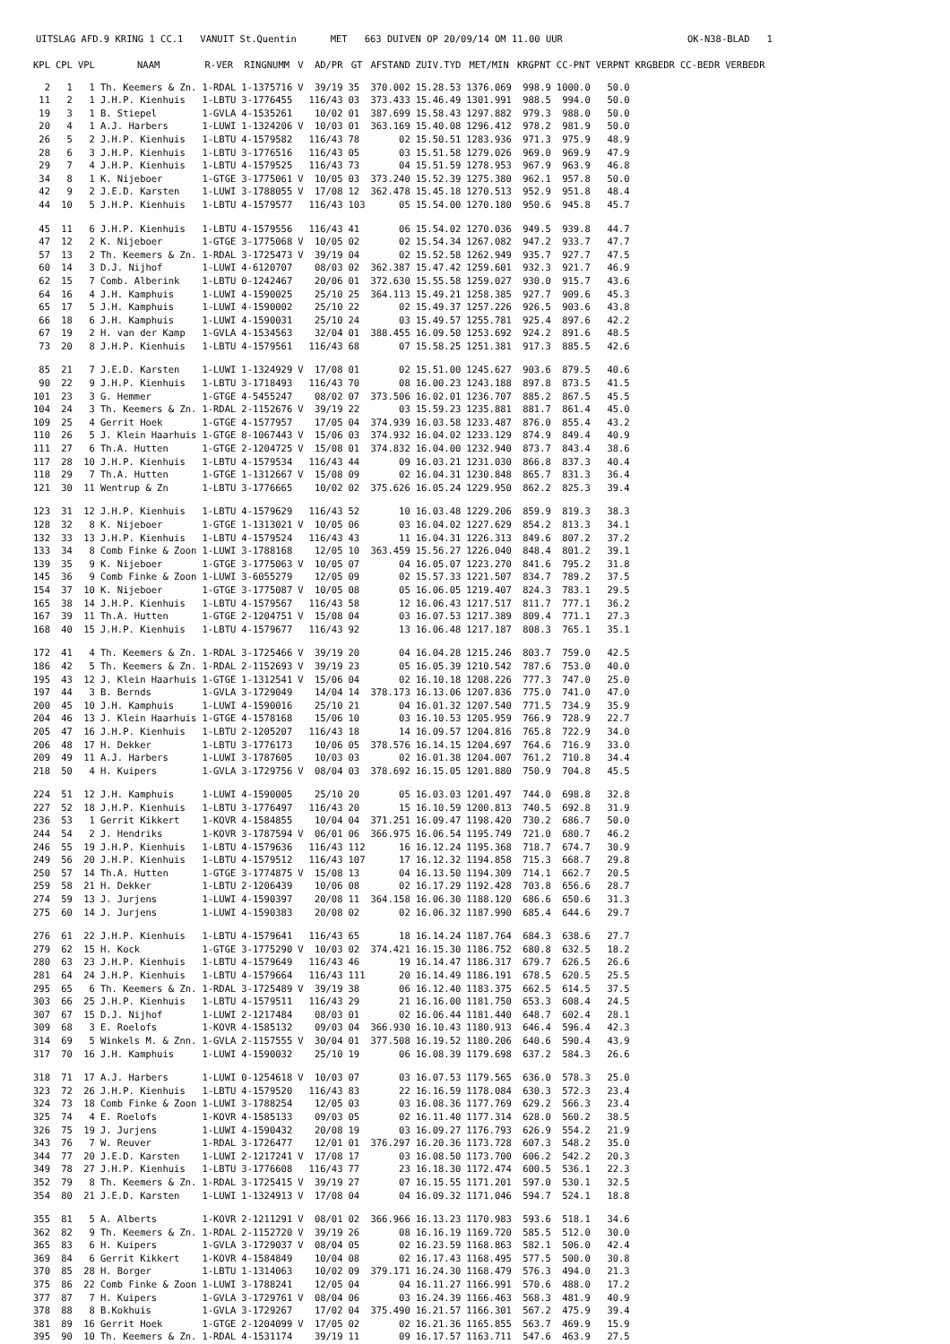UITSLAG AFD.9 KRING 1 CC.1 VANUIT St.Quentin MET 663 DUIVEN OP 20/09/14 OM 11.00 UUR OK-N38-BLAD 1
| KPL | CPL | VPL | NAAM | R-VER | RINGNUMM | V | AD/PR | GT | AFSTAND | ZUIV.TYD | MET/MIN | KRGPNT | CC-PNT | VERPNT | KRGBEDR | CC-BEDR | VERBEDR |
| --- | --- | --- | --- | --- | --- | --- | --- | --- | --- | --- | --- | --- | --- | --- | --- | --- | --- |
| 2 | 1 | 1 | Th. Keemers & Zn. | 1-RDAL | 1-1375716 | V | 39/19 | 35 | 370.002 | 15.28.53 | 1376.069 | 998.9 | 1000.0 | 50.0 | | | |
| 11 | 2 | 1 | J.H.P. Kienhuis | 1-LBTU | 3-1776455 | | 116/43 | 03 | 373.433 | 15.46.49 | 1301.991 | 988.5 | 994.0 | 50.0 | | | |
| 19 | 3 | 1 | B. Stiepel | 1-GVLA | 4-1535261 | | 10/02 | 01 | 387.699 | 15.58.43 | 1297.882 | 979.3 | 988.0 | 50.0 | | | |
| 20 | 4 | 1 | A.J. Harbers | 1-LUWI | 1-1324206 | V | 10/03 | 01 | 363.169 | 15.40.08 | 1296.412 | 978.2 | 981.9 | 50.0 | | | |
| 26 | 5 | 2 | J.H.P. Kienhuis | 1-LBTU | 4-1579582 | | 116/43 | 78 | 02 | 15.50.51 | 1283.936 | 971.3 | 975.9 | 48.9 | | | |
| 28 | 6 | 3 | J.H.P. Kienhuis | 1-LBTU | 3-1776516 | | 116/43 | 05 | 03 | 15.51.58 | 1279.026 | 969.0 | 969.9 | 47.9 | | | |
| 29 | 7 | 4 | J.H.P. Kienhuis | 1-LBTU | 4-1579525 | | 116/43 | 73 | 04 | 15.51.59 | 1278.953 | 967.9 | 963.9 | 46.8 | | | |
| 34 | 8 | 1 | K. Nijeboer | 1-GTGE | 3-1775061 | V | 10/05 | 03 | 373.240 | 15.52.39 | 1275.380 | 962.1 | 957.8 | 50.0 | | | |
| 42 | 9 | 2 | J.E.D. Karsten | 1-LUWI | 3-1788055 | V | 17/08 | 12 | 362.478 | 15.45.18 | 1270.513 | 952.9 | 951.8 | 48.4 | | | |
| 44 | 10 | 5 | J.H.P. Kienhuis | 1-LBTU | 4-1579577 | | 116/43 | 103 | 05 | 15.54.00 | 1270.180 | 950.6 | 945.8 | 45.7 | | | |
| 45 | 11 | 6 | J.H.P. Kienhuis | 1-LBTU | 4-1579556 | | 116/43 | 41 | 06 | 15.54.02 | 1270.036 | 949.5 | 939.8 | 44.7 | | | |
| 47 | 12 | 2 | K. Nijeboer | 1-GTGE | 3-1775068 | V | 10/05 | 02 | 02 | 15.54.34 | 1267.082 | 947.2 | 933.7 | 47.7 | | | |
| 57 | 13 | 2 | Th. Keemers & Zn. | 1-RDAL | 3-1725473 | V | 39/19 | 04 | 02 | 15.52.58 | 1262.949 | 935.7 | 927.7 | 47.5 | | | |
| 60 | 14 | 3 | D.J. Nijhof | 1-LUWI | 4-6120707 | | 08/03 | 02 | 362.387 | 15.47.42 | 1259.601 | 932.3 | 921.7 | 46.9 | | | |
| 62 | 15 | 7 | Comb. Alberink | 1-LBTU | 0-1242467 | | 20/06 | 01 | 372.630 | 15.55.58 | 1259.027 | 930.0 | 915.7 | 43.6 | | | |
| 64 | 16 | 4 | J.H. Kamphuis | 1-LUWI | 4-1590025 | | 25/10 | 25 | 364.113 | 15.49.21 | 1258.385 | 927.7 | 909.6 | 45.3 | | | |
| 65 | 17 | 5 | J.H. Kamphuis | 1-LUWI | 4-1590002 | | 25/10 | 22 | 02 | 15.49.37 | 1257.226 | 926.5 | 903.6 | 43.8 | | | |
| 66 | 18 | 6 | J.H. Kamphuis | 1-LUWI | 4-1590031 | | 25/10 | 24 | 03 | 15.49.57 | 1255.781 | 925.4 | 897.6 | 42.2 | | | |
| 67 | 19 | 2 | H. van der Kamp | 1-GVLA | 4-1534563 | | 32/04 | 01 | 388.455 | 16.09.50 | 1253.692 | 924.2 | 891.6 | 48.5 | | | |
| 73 | 20 | 8 | J.H.P. Kienhuis | 1-LBTU | 4-1579561 | | 116/43 | 68 | 07 | 15.58.25 | 1251.381 | 917.3 | 885.5 | 42.6 | | | |
| 85 | 21 | 7 | J.E.D. Karsten | 1-LUWI | 1-1324929 | V | 17/08 | 01 | 02 | 15.51.00 | 1245.627 | 903.6 | 879.5 | 40.6 | | | |
| 90 | 22 | 9 | J.H.P. Kienhuis | 1-LBTU | 3-1718493 | | 116/43 | 70 | 08 | 16.00.23 | 1243.188 | 897.8 | 873.5 | 41.5 | | | |
| 101 | 23 | 3 | G. Hemmer | 1-GTGE | 4-5455247 | | 08/02 | 07 | 373.506 | 16.02.01 | 1236.707 | 885.2 | 867.5 | 45.5 | | | |
| 104 | 24 | 3 | Th. Keemers & Zn. | 1-RDAL | 2-1152676 | V | 39/19 | 22 | 03 | 15.59.23 | 1235.881 | 881.7 | 861.4 | 45.0 | | | |
| 109 | 25 | 4 | Gerrit Hoek | 1-GTGE | 4-1577957 | | 17/05 | 04 | 374.939 | 16.03.58 | 1233.487 | 876.0 | 855.4 | 43.2 | | | |
| 110 | 26 | 5 | J. Klein Haarhuis | 1-GTGE | 8-1067443 | V | 15/06 | 03 | 374.932 | 16.04.02 | 1233.129 | 874.9 | 849.4 | 40.9 | | | |
| 111 | 27 | 6 | Th.A. Hutten | 1-GTGE | 2-1204725 | V | 15/08 | 01 | 374.832 | 16.04.00 | 1232.940 | 873.7 | 843.4 | 38.6 | | | |
| 117 | 28 | 10 | J.H.P. Kienhuis | 1-LBTU | 4-1579534 | | 116/43 | 44 | 09 | 16.03.21 | 1231.030 | 866.8 | 837.3 | 40.4 | | | |
| 118 | 29 | 7 | Th.A. Hutten | 1-GTGE | 1-1312667 | V | 15/08 | 09 | 02 | 16.04.31 | 1230.848 | 865.7 | 831.3 | 36.4 | | | |
| 121 | 30 | 11 | Wentrup & Zn | 1-LBTU | 3-1776665 | | 10/02 | 02 | 375.626 | 16.05.24 | 1229.950 | 862.2 | 825.3 | 39.4 | | | |
| 123 | 31 | 12 | J.H.P. Kienhuis | 1-LBTU | 4-1579629 | | 116/43 | 52 | 10 | 16.03.48 | 1229.206 | 859.9 | 819.3 | 38.3 | | | |
| 128 | 32 | 8 | K. Nijeboer | 1-GTGE | 1-1313021 | V | 10/05 | 06 | 03 | 16.04.02 | 1227.629 | 854.2 | 813.3 | 34.1 | | | |
| 132 | 33 | 13 | J.H.P. Kienhuis | 1-LBTU | 4-1579524 | | 116/43 | 43 | 11 | 16.04.31 | 1226.313 | 849.6 | 807.2 | 37.2 | | | |
| 133 | 34 | 8 | Comb Finke & Zoon | 1-LUWI | 3-1788168 | | 12/05 | 10 | 363.459 | 15.56.27 | 1226.040 | 848.4 | 801.2 | 39.1 | | | |
| 139 | 35 | 9 | K. Nijeboer | 1-GTGE | 3-1775063 | V | 10/05 | 07 | 04 | 16.05.07 | 1223.270 | 841.6 | 795.2 | 31.8 | | | |
| 145 | 36 | 9 | Comb Finke & Zoon | 1-LUWI | 3-6055279 | | 12/05 | 09 | 02 | 15.57.33 | 1221.507 | 834.7 | 789.2 | 37.5 | | | |
| 154 | 37 | 10 | K. Nijeboer | 1-GTGE | 3-1775087 | V | 10/05 | 08 | 05 | 16.06.05 | 1219.407 | 824.3 | 783.1 | 29.5 | | | |
| 165 | 38 | 14 | J.H.P. Kienhuis | 1-LBTU | 4-1579567 | | 116/43 | 58 | 12 | 16.06.43 | 1217.517 | 811.7 | 777.1 | 36.2 | | | |
| 167 | 39 | 11 | Th.A. Hutten | 1-GTGE | 2-1204751 | V | 15/08 | 04 | 03 | 16.07.53 | 1217.389 | 809.4 | 771.1 | 27.3 | | | |
| 168 | 40 | 15 | J.H.P. Kienhuis | 1-LBTU | 4-1579677 | | 116/43 | 92 | 13 | 16.06.48 | 1217.187 | 808.3 | 765.1 | 35.1 | | | |
| 172 | 41 | 4 | Th. Keemers & Zn. | 1-RDAL | 3-1725466 | V | 39/19 | 20 | 04 | 16.04.28 | 1215.246 | 803.7 | 759.0 | 42.5 | | | |
| 186 | 42 | 5 | Th. Keemers & Zn. | 1-RDAL | 2-1152693 | V | 39/19 | 23 | 05 | 16.05.39 | 1210.542 | 787.6 | 753.0 | 40.0 | | | |
| 195 | 43 | 12 | J. Klein Haarhuis | 1-GTGE | 1-1312541 | V | 15/06 | 04 | 02 | 16.10.18 | 1208.226 | 777.3 | 747.0 | 25.0 | | | |
| 197 | 44 | 3 | B. Bernds | 1-GVLA | 3-1729049 | | 14/04 | 14 | 378.173 | 16.13.06 | 1207.836 | 775.0 | 741.0 | 47.0 | | | |
| 200 | 45 | 10 | J.H. Kamphuis | 1-LUWI | 4-1590016 | | 25/10 | 21 | 04 | 16.01.32 | 1207.540 | 771.5 | 734.9 | 35.9 | | | |
| 204 | 46 | 13 | J. Klein Haarhuis | 1-GTGE | 4-1578168 | | 15/06 | 10 | 03 | 16.10.53 | 1205.959 | 766.9 | 728.9 | 22.7 | | | |
| 205 | 47 | 16 | J.H.P. Kienhuis | 1-LBTU | 2-1205207 | | 116/43 | 18 | 14 | 16.09.57 | 1204.816 | 765.8 | 722.9 | 34.0 | | | |
| 206 | 48 | 17 | H. Dekker | 1-LBTU | 3-1776173 | | 10/06 | 05 | 378.576 | 16.14.15 | 1204.697 | 764.6 | 716.9 | 33.0 | | | |
| 209 | 49 | 11 | A.J. Harbers | 1-LUWI | 3-1787605 | | 10/03 | 03 | 02 | 16.01.38 | 1204.007 | 761.2 | 710.8 | 34.4 | | | |
| 218 | 50 | 4 | H. Kuipers | 1-GVLA | 3-1729756 | V | 08/04 | 03 | 378.692 | 16.15.05 | 1201.880 | 750.9 | 704.8 | 45.5 | | | |
| 224 | 51 | 12 | J.H. Kamphuis | 1-LUWI | 4-1590005 | | 25/10 | 20 | 05 | 16.03.03 | 1201.497 | 744.0 | 698.8 | 32.8 | | | |
| 227 | 52 | 18 | J.H.P. Kienhuis | 1-LBTU | 3-1776497 | | 116/43 | 20 | 15 | 16.10.59 | 1200.813 | 740.5 | 692.8 | 31.9 | | | |
| 236 | 53 | 1 | Gerrit Kikkert | 1-KOVR | 4-1584855 | | 10/04 | 04 | 371.251 | 16.09.47 | 1198.420 | 730.2 | 686.7 | 50.0 | | | |
| 244 | 54 | 2 | J. Hendriks | 1-KOVR | 3-1787594 | V | 06/01 | 06 | 366.975 | 16.06.54 | 1195.749 | 721.0 | 680.7 | 46.2 | | | |
| 246 | 55 | 19 | J.H.P. Kienhuis | 1-LBTU | 4-1579636 | | 116/43 | 112 | 16 | 16.12.24 | 1195.368 | 718.7 | 674.7 | 30.9 | | | |
| 249 | 56 | 20 | J.H.P. Kienhuis | 1-LBTU | 4-1579512 | | 116/43 | 107 | 17 | 16.12.32 | 1194.858 | 715.3 | 668.7 | 29.8 | | | |
| 250 | 57 | 14 | Th.A. Hutten | 1-GTGE | 3-1774875 | V | 15/08 | 13 | 04 | 16.13.50 | 1194.309 | 714.1 | 662.7 | 20.5 | | | |
| 259 | 58 | 21 | H. Dekker | 1-LBTU | 2-1206439 | | 10/06 | 08 | 02 | 16.17.29 | 1192.428 | 703.8 | 656.6 | 28.7 | | | |
| 274 | 59 | 13 | J. Jurjens | 1-LUWI | 4-1590397 | | 20/08 | 11 | 364.158 | 16.06.30 | 1188.120 | 686.6 | 650.6 | 31.3 | | | |
| 275 | 60 | 14 | J. Jurjens | 1-LUWI | 4-1590383 | | 20/08 | 02 | 02 | 16.06.32 | 1187.990 | 685.4 | 644.6 | 29.7 | | | |
| 276 | 61 | 22 | J.H.P. Kienhuis | 1-LBTU | 4-1579641 | | 116/43 | 65 | 18 | 16.14.24 | 1187.764 | 684.3 | 638.6 | 27.7 | | | |
| 279 | 62 | 15 | H. Kock | 1-GTGE | 3-1775290 | V | 10/03 | 02 | 374.421 | 16.15.30 | 1186.752 | 680.8 | 632.5 | 18.2 | | | |
| 280 | 63 | 23 | J.H.P. Kienhuis | 1-LBTU | 4-1579649 | | 116/43 | 46 | 19 | 16.14.47 | 1186.317 | 679.7 | 626.5 | 26.6 | | | |
| 281 | 64 | 24 | J.H.P. Kienhuis | 1-LBTU | 4-1579664 | | 116/43 | 111 | 20 | 16.14.49 | 1186.191 | 678.5 | 620.5 | 25.5 | | | |
| 295 | 65 | 6 | Th. Keemers & Zn. | 1-RDAL | 3-1725489 | V | 39/19 | 38 | 06 | 16.12.40 | 1183.375 | 662.5 | 614.5 | 37.5 | | | |
| 303 | 66 | 25 | J.H.P. Kienhuis | 1-LBTU | 4-1579511 | | 116/43 | 29 | 21 | 16.16.00 | 1181.750 | 653.3 | 608.4 | 24.5 | | | |
| 307 | 67 | 15 | D.J. Nijhof | 1-LUWI | 2-1217484 | | 08/03 | 01 | 02 | 16.06.44 | 1181.440 | 648.7 | 602.4 | 28.1 | | | |
| 309 | 68 | 3 | E. Roelofs | 1-KOVR | 4-1585132 | | 09/03 | 04 | 366.930 | 16.10.43 | 1180.913 | 646.4 | 596.4 | 42.3 | | | |
| 314 | 69 | 5 | Winkels M. & Znn. | 1-GVLA | 2-1157555 | V | 30/04 | 01 | 377.508 | 16.19.52 | 1180.206 | 640.6 | 590.4 | 43.9 | | | |
| 317 | 70 | 16 | J.H. Kamphuis | 1-LUWI | 4-1590032 | | 25/10 | 19 | 06 | 16.08.39 | 1179.698 | 637.2 | 584.3 | 26.6 | | | |
| 318 | 71 | 17 | A.J. Harbers | 1-LUWI | 0-1254618 | V | 10/03 | 07 | 03 | 16.07.53 | 1179.565 | 636.0 | 578.3 | 25.0 | | | |
| 323 | 72 | 26 | J.H.P. Kienhuis | 1-LBTU | 4-1579520 | | 116/43 | 83 | 22 | 16.16.59 | 1178.084 | 630.3 | 572.3 | 23.4 | | | |
| 324 | 73 | 18 | Comb Finke & Zoon | 1-LUWI | 3-1788254 | | 12/05 | 03 | 03 | 16.08.36 | 1177.769 | 629.2 | 566.3 | 23.4 | | | |
| 325 | 74 | 4 | E. Roelofs | 1-KOVR | 4-1585133 | | 09/03 | 05 | 02 | 16.11.40 | 1177.314 | 628.0 | 560.2 | 38.5 | | | |
| 326 | 75 | 19 | J. Jurjens | 1-LUWI | 4-1590432 | | 20/08 | 19 | 03 | 16.09.27 | 1176.793 | 626.9 | 554.2 | 21.9 | | | |
| 343 | 76 | 7 | W. Reuver | 1-RDAL | 3-1726477 | | 12/01 | 01 | 376.297 | 16.20.36 | 1173.728 | 607.3 | 548.2 | 35.0 | | | |
| 344 | 77 | 20 | J.E.D. Karsten | 1-LUWI | 2-1217241 | V | 17/08 | 17 | 03 | 16.08.50 | 1173.700 | 606.2 | 542.2 | 20.3 | | | |
| 349 | 78 | 27 | J.H.P. Kienhuis | 1-LBTU | 3-1776608 | | 116/43 | 77 | 23 | 16.18.30 | 1172.474 | 600.5 | 536.1 | 22.3 | | | |
| 352 | 79 | 8 | Th. Keemers & Zn. | 1-RDAL | 3-1725415 | V | 39/19 | 27 | 07 | 16.15.55 | 1171.201 | 597.0 | 530.1 | 32.5 | | | |
| 354 | 80 | 21 | J.E.D. Karsten | 1-LUWI | 1-1324913 | V | 17/08 | 04 | 04 | 16.09.32 | 1171.046 | 594.7 | 524.1 | 18.8 | | | |
| 355 | 81 | 5 | A. Alberts | 1-KOVR | 2-1211291 | V | 08/01 | 02 | 366.966 | 16.13.23 | 1170.983 | 593.6 | 518.1 | 34.6 | | | |
| 362 | 82 | 9 | Th. Keemers & Zn. | 1-RDAL | 2-1152720 | V | 39/19 | 26 | 08 | 16.16.19 | 1169.720 | 585.5 | 512.0 | 30.0 | | | |
| 365 | 83 | 6 | H. Kuipers | 1-GVLA | 3-1729037 | V | 08/04 | 05 | 02 | 16.23.59 | 1168.863 | 582.1 | 506.0 | 42.4 | | | |
| 369 | 84 | 6 | Gerrit Kikkert | 1-KOVR | 4-1584849 | | 10/04 | 08 | 02 | 16.17.43 | 1168.495 | 577.5 | 500.0 | 30.8 | | | |
| 370 | 85 | 28 | H. Borger | 1-LBTU | 1-1314063 | | 10/02 | 09 | 379.171 | 16.24.30 | 1168.479 | 576.3 | 494.0 | 21.3 | | | |
| 375 | 86 | 22 | Comb Finke & Zoon | 1-LUWI | 3-1788241 | | 12/05 | 04 | 04 | 16.11.27 | 1166.991 | 570.6 | 488.0 | 17.2 | | | |
| 377 | 87 | 7 | H. Kuipers | 1-GVLA | 3-1729761 | V | 08/04 | 06 | 03 | 16.24.39 | 1166.463 | 568.3 | 481.9 | 40.9 | | | |
| 378 | 88 | 8 | B.Kokhuis | 1-GVLA | 3-1729267 | | 17/02 | 04 | 375.490 | 16.21.57 | 1166.301 | 567.2 | 475.9 | 39.4 | | | |
| 381 | 89 | 16 | Gerrit Hoek | 1-GTGE | 2-1204099 | V | 17/05 | 02 | 02 | 16.21.36 | 1165.855 | 563.7 | 469.9 | 15.9 | | | |
| 395 | 90 | 10 | Th. Keemers & Zn. | 1-RDAL | 4-1531174 | | 39/19 | 11 | 09 | 16.17.57 | 1163.711 | 547.6 | 463.9 | 27.5 | | | |